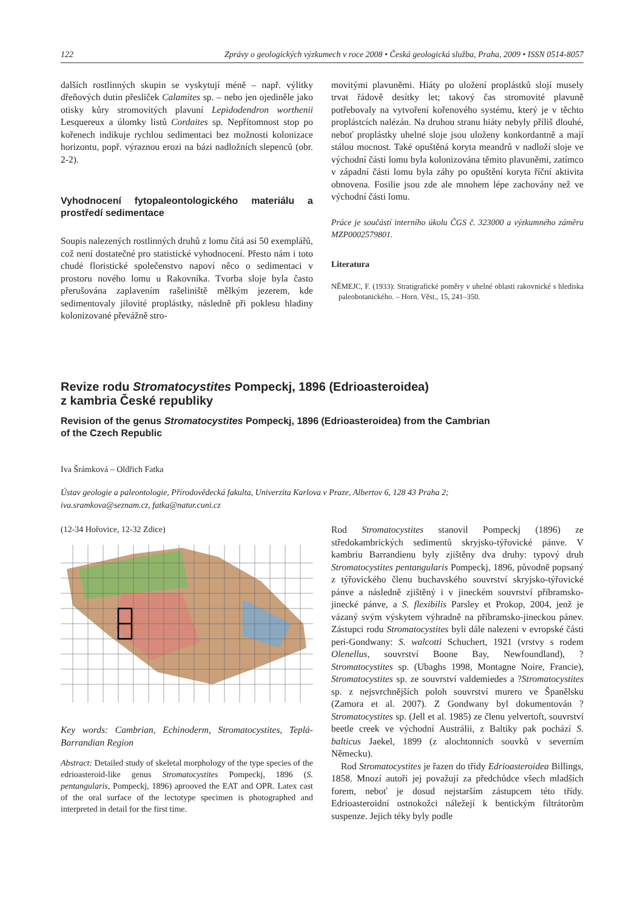122 Zprávy o geologických výzkumech v roce 2008 • Česká geologická služba, Praha, 2009 • ISSN 0514-8057
dalších rostlinných skupin se vyskytují méně – např. výlitky dřeňových dutin přesliček Calamites sp. – nebo jen ojediněle jako otisky kůry stromovitých plavuní Lepidodendron worthenii Lesquereux a úlomky listů Cordaites sp. Nepřítomnost stop po kořenech indikuje rychlou sedimentaci bez možnosti kolonizace horizontu, popř. výraznou erozi na bázi nadložních slepenců (obr. 2-2).
Vyhodnocení fytopaleontologického materiálu a prostředí sedimentace
Soupis nalezených rostlinných druhů z lomu čítá asi 50 exemplářů, což není dostatečné pro statistické vyhodnocení. Přesto nám i toto chudé floristické společenstvo napoví něco o sedimentaci v prostoru nového lomu u Rakovníka. Tvorba sloje byla často přerušována zaplavením rašeliniště mělkým jezerem, kde sedimentovaly jílovité proplástky, následně při poklesu hladiny kolonizované převážně stro-
movitými plavuněmi. Hiáty po uložení proplástků slojí musely trvat řádově desítky let; takový čas stromovité plavuně potřebovaly na vytvoření kořenového systému, který je v těchto proplástcích nalézán. Na druhou stranu hiáty nebyly příliš dlouhé, neboť proplástky uhelné sloje jsou uloženy konkordantně a mají stálou mocnost. Také opuštěná koryta meandrů v nadloží sloje ve východní části lomu byla kolonizována těmito plavuněmi, zatímco v západní části lomu byla záhy po opuštění koryta říční aktivita obnovena. Fosilie jsou zde ale mnohem lépe zachovány než ve východní části lomu.
Práce je součástí interního úkolu ČGS č. 323000 a výzkumného záměru MZP0002579801.
Literatura
NĚMEJC, F. (1933): Stratigrafické poměry v uhelné oblasti rakovnické s hlediska paleobotanického. – Horn. Věst., 15, 241–350.
Revize rodu Stromatocystites Pompeckj, 1896 (Edrioasteroidea)
z kambria České republiky
Revision of the genus Stromatocystites Pompeckj, 1896 (Edrioasteroidea) from the Cambrian
of the Czech Republic
Iva Šrámková – Oldřich Fatka
Ústav geologie a paleontologie, Přírodovědecká fakulta, Univerzita Karlova v Praze, Albertov 6, 128 43 Praha 2;
iva.sramkova@seznam.cz, fatka@natur.cuni.cz
(12-34 Hořovice, 12-32 Zdice)
Key words: Cambrian, Echinoderm, Stromatocystites, Teplá-Barrandian Region
Abstract: Detailed study of skeletal morphology of the type species of the edrioasteroid-like genus Stromatocystites Pompeckj, 1896 (S. pentangularis, Pompeckj, 1896) aprooved the EAT and OPR. Latex cast of the oral surface of the lectotype specimen is photographed and interpreted in detail for the first time.
Rod Stromatocystites stanovil Pompeckj (1896) ze středokambrických sedimentů skryjsko-týřovické pánve. V kambriu Barrandienu byly zjištěny dva druhy: typový druh Stromatocystites pentangularis Pompeckj, 1896, původně popsaný z týřovického členu buchavského souvrství skryjsko-týřovické pánve a následně zjištěný i v jineckém souvrství příbramsko-jinecké pánve, a S. flexibilis Parsley et Prokop, 2004, jenž je vázaný svým výskytem výhradně na příbramsko-jineckou pánev. Zástupci rodu Stromatocystites byli dále nalezeni v evropské části peri-Gondwany: S. walcotti Schuchert, 1921 (vrstvy s rodem Olenellus, souvrství Boone Bay, Newfoundland), ?Stromatocystites sp. (Ubaghs 1998, Montagne Noire, Francie), Stromatocystites sp. ze souvrství valdemiedes a ?Stromatocystites sp. z nejsvrchnějších poloh souvrství murero ve Španělsku (Zamora et al. 2007). Z Gondwany byl dokumentován ?Stromatocystites sp. (Jell et al. 1985) ze členu yelvertoft, souvrství beetle creek ve východní Austrálii, z Baltiky pak pochází S. balticus Jaekel, 1899 (z alochtonních souvků v severním Německu).
Rod Stromatocystites je řazen do třídy Edrioasteroidea Billings, 1858. Mnozí autoři jej považují za předchůdce všech mladších forem, neboť je dosud nejstarším zástupcem této třídy. Edrioasteroidní ostnokožci náležejí k bentickým filtrátorům suspenze. Jejich téky byly podle